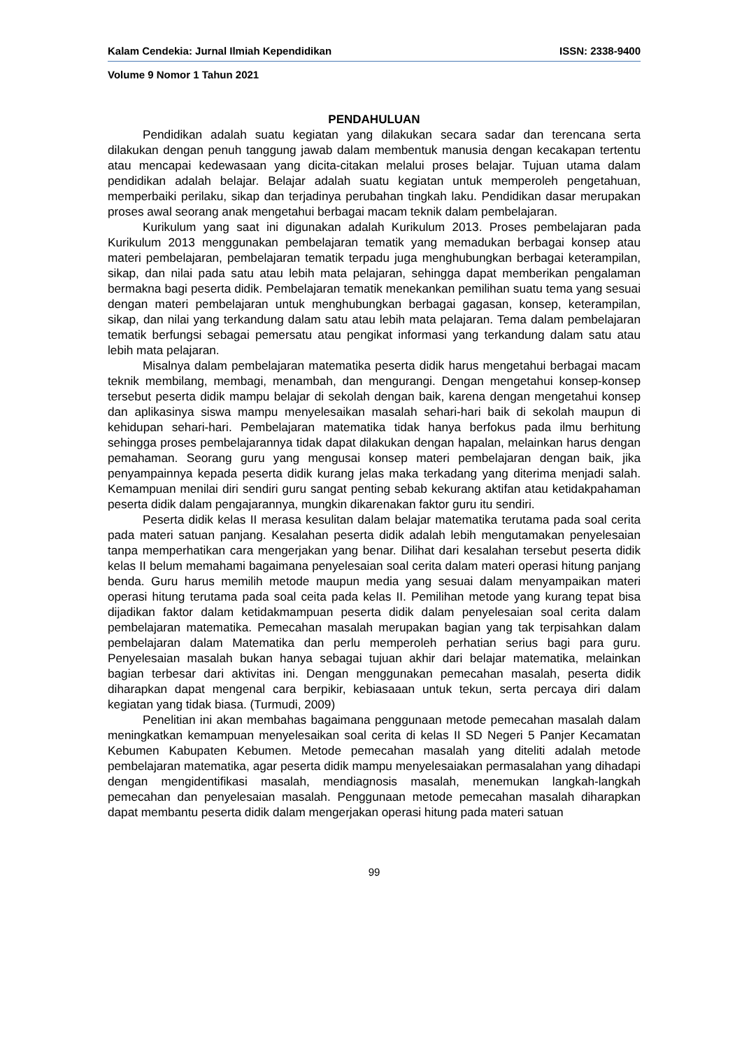Kalam Cendekia: Jurnal Ilmiah Kependidikan ISSN: 2338-9400
Volume 9 Nomor 1 Tahun 2021
PENDAHULUAN
Pendidikan adalah suatu kegiatan yang dilakukan secara sadar dan terencana serta dilakukan dengan penuh tanggung jawab dalam membentuk manusia dengan kecakapan tertentu atau mencapai kedewasaan yang dicita-citakan melalui proses belajar. Tujuan utama dalam pendidikan adalah belajar. Belajar adalah suatu kegiatan untuk memperoleh pengetahuan, memperbaiki perilaku, sikap dan terjadinya perubahan tingkah laku. Pendidikan dasar merupakan proses awal seorang anak mengetahui berbagai macam teknik dalam pembelajaran.
Kurikulum yang saat ini digunakan adalah Kurikulum 2013. Proses pembelajaran pada Kurikulum 2013 menggunakan pembelajaran tematik yang memadukan berbagai konsep atau materi pembelajaran, pembelajaran tematik terpadu juga menghubungkan berbagai keterampilan, sikap, dan nilai pada satu atau lebih mata pelajaran, sehingga dapat memberikan pengalaman bermakna bagi peserta didik. Pembelajaran tematik menekankan pemilihan suatu tema yang sesuai dengan materi pembelajaran untuk menghubungkan berbagai gagasan, konsep, keterampilan, sikap, dan nilai yang terkandung dalam satu atau lebih mata pelajaran. Tema dalam pembelajaran tematik berfungsi sebagai pemersatu atau pengikat informasi yang terkandung dalam satu atau lebih mata pelajaran.
Misalnya dalam pembelajaran matematika peserta didik harus mengetahui berbagai macam teknik membilang, membagi, menambah, dan mengurangi. Dengan mengetahui konsep-konsep tersebut peserta didik mampu belajar di sekolah dengan baik, karena dengan mengetahui konsep dan aplikasinya siswa mampu menyelesaikan masalah sehari-hari baik di sekolah maupun di kehidupan sehari-hari. Pembelajaran matematika tidak hanya berfokus pada ilmu berhitung sehingga proses pembelajarannya tidak dapat dilakukan dengan hapalan, melainkan harus dengan pemahaman. Seorang guru yang mengusai konsep materi pembelajaran dengan baik, jika penyampainnya kepada peserta didik kurang jelas maka terkadang yang diterima menjadi salah. Kemampuan menilai diri sendiri guru sangat penting sebab kekurang aktifan atau ketidakpahaman peserta didik dalam pengajarannya, mungkin dikarenakan faktor guru itu sendiri.
Peserta didik kelas II merasa kesulitan dalam belajar matematika terutama pada soal cerita pada materi satuan panjang. Kesalahan peserta didik adalah lebih mengutamakan penyelesaian tanpa memperhatikan cara mengerjakan yang benar. Dilihat dari kesalahan tersebut peserta didik kelas II belum memahami bagaimana penyelesaian soal cerita dalam materi operasi hitung panjang benda. Guru harus memilih metode maupun media yang sesuai dalam menyampaikan materi operasi hitung terutama pada soal ceita pada kelas II. Pemilihan metode yang kurang tepat bisa dijadikan faktor dalam ketidakmampuan peserta didik dalam penyelesaian soal cerita dalam pembelajaran matematika. Pemecahan masalah merupakan bagian yang tak terpisahkan dalam pembelajaran dalam Matematika dan perlu memperoleh perhatian serius bagi para guru. Penyelesaian masalah bukan hanya sebagai tujuan akhir dari belajar matematika, melainkan bagian terbesar dari aktivitas ini. Dengan menggunakan pemecahan masalah, peserta didik diharapkan dapat mengenal cara berpikir, kebiasaaan untuk tekun, serta percaya diri dalam kegiatan yang tidak biasa. (Turmudi, 2009)
Penelitian ini akan membahas bagaimana penggunaan metode pemecahan masalah dalam meningkatkan kemampuan menyelesaikan soal cerita di kelas II SD Negeri 5 Panjer Kecamatan Kebumen Kabupaten Kebumen. Metode pemecahan masalah yang diteliti adalah metode pembelajaran matematika, agar peserta didik mampu menyelesaiakan permasalahan yang dihadapi dengan mengidentifikasi masalah, mendiagnosis masalah, menemukan langkah-langkah pemecahan dan penyelesaian masalah. Penggunaan metode pemecahan masalah diharapkan dapat membantu peserta didik dalam mengerjakan operasi hitung pada materi satuan
99